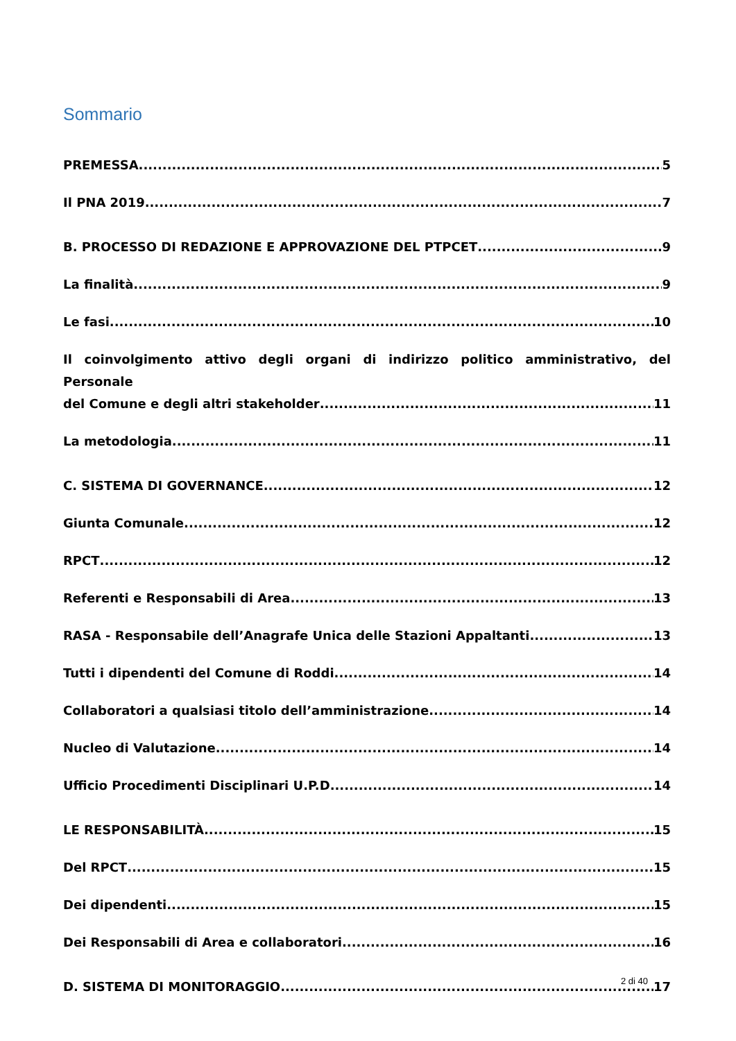Sommario
PREMESSA 5
Il PNA 2019 7
B. PROCESSO DI REDAZIONE E APPROVAZIONE DEL PTPCET 9
La finalità 9
Le fasi 10
Il coinvolgimento attivo degli organi di indirizzo politico amministrativo, del Personale
del Comune e degli altri stakeholder 11
La metodologia 11
C. SISTEMA DI GOVERNANCE 12
Giunta Comunale 12
RPCT 12
Referenti e Responsabili di Area 13
RASA - Responsabile dell’Anagrafe Unica delle Stazioni Appaltanti 13
Tutti i dipendenti del Comune di Roddi 14
Collaboratori a qualsiasi titolo dell’amministrazione 14
Nucleo di Valutazione 14
Ufficio Procedimenti Disciplinari U.P.D 14
LE RESPONSABILITÀ 15
Del RPCT 15
Dei dipendenti 15
Dei Responsabili di Area e collaboratori 16
D. SISTEMA DI MONITORAGGIO 17
2 di 40